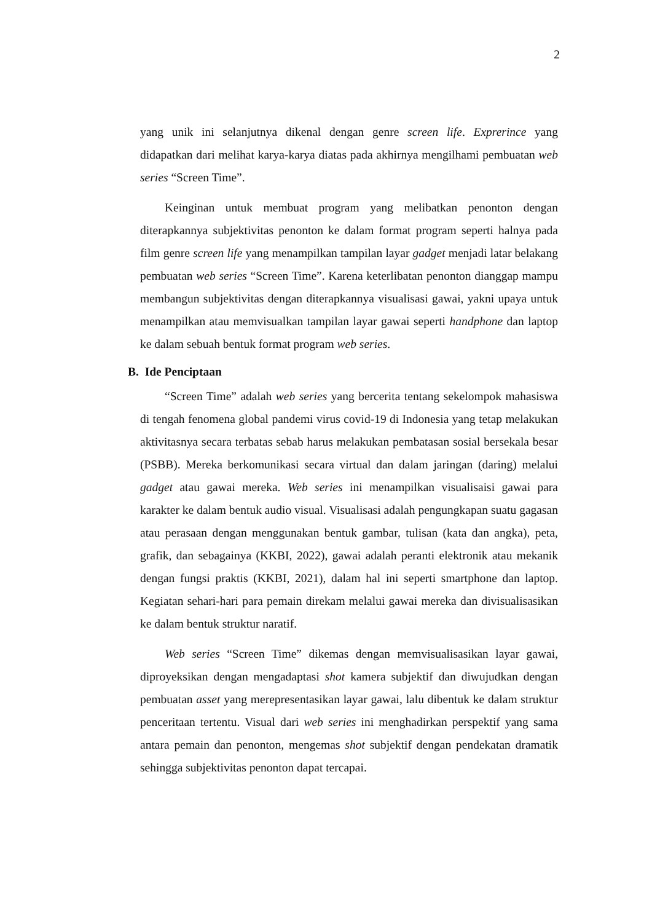2
yang unik ini selanjutnya dikenal dengan genre screen life. Exprerince yang didapatkan dari melihat karya-karya diatas pada akhirnya mengilhami pembuatan web series “Screen Time”.
Keinginan untuk membuat program yang melibatkan penonton dengan diterapkannya subjektivitas penonton ke dalam format program seperti halnya pada film genre screen life yang menampilkan tampilan layar gadget menjadi latar belakang pembuatan web series “Screen Time”. Karena keterlibatan penonton dianggap mampu membangun subjektivitas dengan diterapkannya visualisasi gawai, yakni upaya untuk menampilkan atau memvisualkan tampilan layar gawai seperti handphone dan laptop ke dalam sebuah bentuk format program web series.
B. Ide Penciptaan
“Screen Time” adalah web series yang bercerita tentang sekelompok mahasiswa di tengah fenomena global pandemi virus covid-19 di Indonesia yang tetap melakukan aktivitasnya secara terbatas sebab harus melakukan pembatasan sosial bersekala besar (PSBB). Mereka berkomunikasi secara virtual dan dalam jaringan (daring) melalui gadget atau gawai mereka. Web series ini menampilkan visualisaisi gawai para karakter ke dalam bentuk audio visual. Visualisasi adalah pengungkapan suatu gagasan atau perasaan dengan menggunakan bentuk gambar, tulisan (kata dan angka), peta, grafik, dan sebagainya (KKBI, 2022), gawai adalah peranti elektronik atau mekanik dengan fungsi praktis (KKBI, 2021), dalam hal ini seperti smartphone dan laptop. Kegiatan sehari-hari para pemain direkam melalui gawai mereka dan divisualisasikan ke dalam bentuk struktur naratif.
Web series “Screen Time” dikemas dengan memvisualisasikan layar gawai, diproyeksikan dengan mengadaptasi shot kamera subjektif dan diwujudkan dengan pembuatan asset yang merepresentasikan layar gawai, lalu dibentuk ke dalam struktur penceritaan tertentu. Visual dari web series ini menghadirkan perspektif yang sama antara pemain dan penonton, mengemas shot subjektif dengan pendekatan dramatik sehingga subjektivitas penonton dapat tercapai.